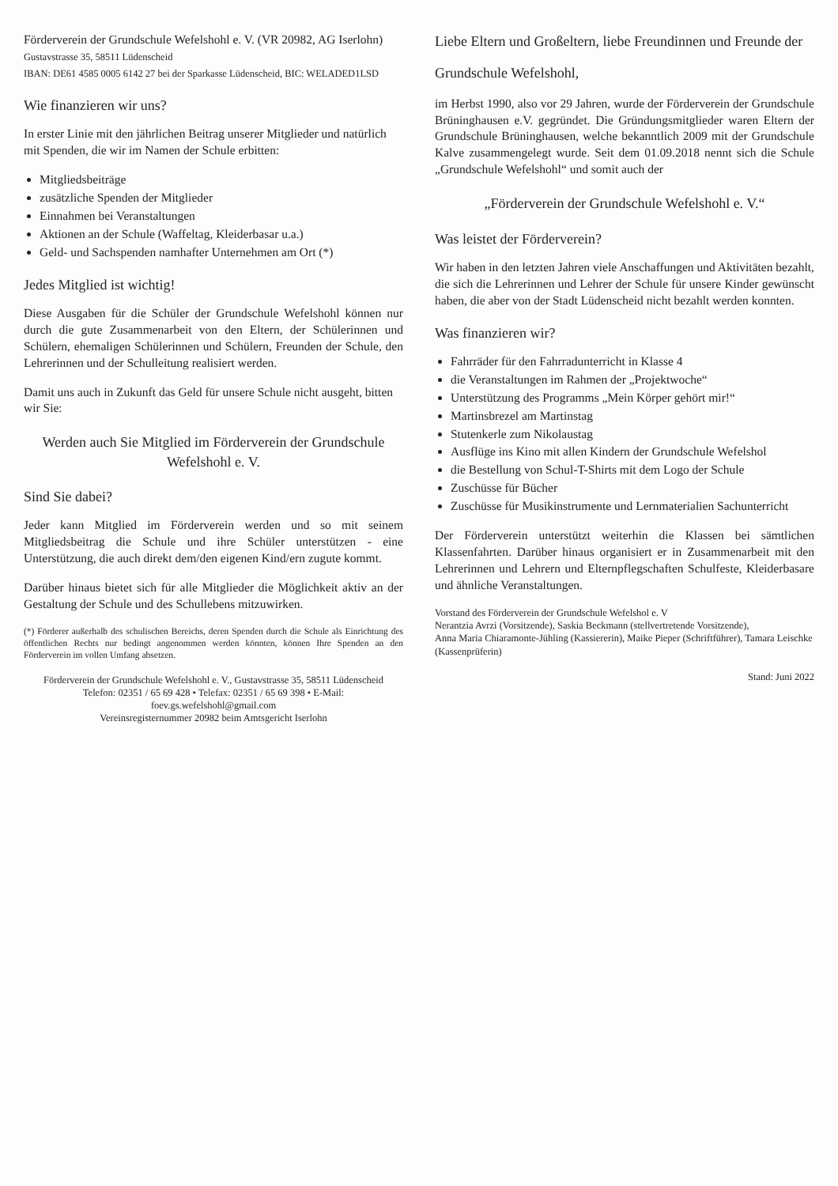Förderverein der Grundschule Wefelshohl e. V. (VR 20982, AG Iserlohn)
Gustavstrasse 35, 58511 Lüdenscheid
IBAN: DE61 4585 0005 6142 27 bei der Sparkasse Lüdenscheid, BIC: WELADED1LSD
Wie finanzieren wir uns?
In erster Linie mit den jährlichen Beitrag unserer Mitglieder und natürlich mit Spenden, die wir im Namen der Schule erbitten:
Mitgliedsbeiträge
zusätzliche Spenden der Mitglieder
Einnahmen bei Veranstaltungen
Aktionen an der Schule (Waffeltag, Kleiderbasar u.a.)
Geld- und Sachspenden namhafter Unternehmen am Ort (*)
Jedes Mitglied ist wichtig!
Diese Ausgaben für die Schüler der Grundschule Wefelshohl können nur durch die gute Zusammenarbeit von den Eltern, der Schülerinnen und Schülern, ehemaligen Schülerinnen und Schülern, Freunden der Schule, den Lehrerinnen und der Schulleitung realisiert werden.
Damit uns auch in Zukunft das Geld für unsere Schule nicht ausgeht, bitten wir Sie:
Werden auch Sie Mitglied im Förderverein der Grundschule Wefelshohl e. V.
Sind Sie dabei?
Jeder kann Mitglied im Förderverein werden und so mit seinem Mitgliedsbeitrag die Schule und ihre Schüler unterstützen - eine Unterstützung, die auch direkt dem/den eigenen Kind/ern zugute kommt.
Darüber hinaus bietet sich für alle Mitglieder die Möglichkeit aktiv an der Gestaltung der Schule und des Schullebens mitzuwirken.
(*) Förderer außerhalb des schulischen Bereichs, deren Spenden durch die Schule als Einrichtung des öffentlichen Rechts nur bedingt angenommen werden könnten, können Ihre Spenden an den Förderverein im vollen Umfang absetzen.
Förderverein der Grundschule Wefelshohl e. V., Gustavstrasse 35, 58511 Lüdenscheid
Telefon: 02351 / 65 69 428 • Telefax: 02351 / 65 69 398 • E-Mail: foev.gs.wefelshohl@gmail.com
Vereinsregisternummer 20982 beim Amtsgericht Iserlohn
Liebe Eltern und Großeltern, liebe Freundinnen und Freunde der
Grundschule Wefelshohl,
im Herbst 1990, also vor 29 Jahren, wurde der Förderverein der Grundschule Brüninghausen e.V. gegründet. Die Gründungsmitglieder waren Eltern der Grundschule Brüninghausen, welche bekanntlich 2009 mit der Grundschule Kalve zusammengelegt wurde. Seit dem 01.09.2018 nennt sich die Schule „Grundschule Wefelshohl“ und somit auch der
„Förderverein der Grundschule Wefelshohl e. V.“
Was leistet der Förderverein?
Wir haben in den letzten Jahren viele Anschaffungen und Aktivitäten bezahlt, die sich die Lehrerinnen und Lehrer der Schule für unsere Kinder gewünscht haben, die aber von der Stadt Lüdenscheid nicht bezahlt werden konnten.
Was finanzieren wir?
Fahrräder für den Fahrradunterricht in Klasse 4
die Veranstaltungen im Rahmen der „Projektwoche“
Unterstützung des Programms „Mein Körper gehört mir!“
Martinsbrezel am Martinstag
Stutenkerle zum Nikolaustag
Ausflüge ins Kino mit allen Kindern der Grundschule Wefelshol
die Bestellung von Schul-T-Shirts mit dem Logo der Schule
Zuschüsse für Bücher
Zuschüsse für Musikinstrumente und Lernmaterialien Sachunterricht
Der Förderverein unterstützt weiterhin die Klassen bei sämtlichen Klassenfahrten. Darüber hinaus organisiert er in Zusammenarbeit mit den Lehrerinnen und Lehrern und Elternpflegschaften Schulfeste, Kleiderbasare und ähnliche Veranstaltungen.
Vorstand des Förderverein der Grundschule Wefelshol e. V
Nerantzia Avrzi (Vorsitzende), Saskia Beckmann (stellvertretende Vorsitzende),
Anna Maria Chiaramonte-Jühling (Kassiererin), Maike Pieper (Schriftführer), Tamara Leischke (Kassenprüferin)
Stand: Juni 2022